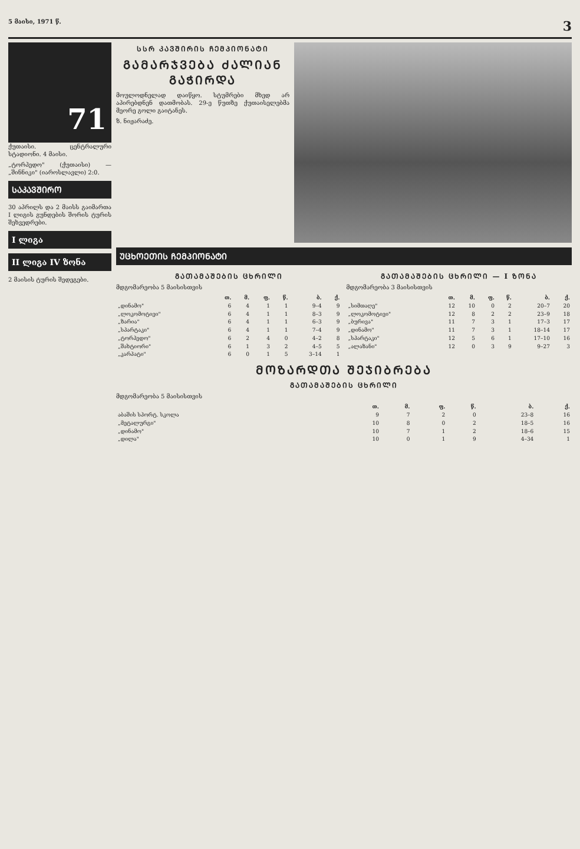5 მაისი, 1971 წ. 3
71
ქუთაისი. ცენტრალური სტადიონი. 4 მაისი.
„ტორპედო" (ქუთაისი) — „შინნიკი" (იაროსლავლი) 2:0.
ᲡᲐᲙᲐᲕᲨᲘᲠᲝ
30 აპრილს და 2 მაისს გაიმართა I ლიგის გუნდების შორის ტურის შეხვედრები.
I ლიგა
II ლიგა IV ზონა
2 მაისის ტურის შედეგები.
ᲡᲡᲠ ᲙᲐᲕᲨᲘᲠᲘᲡ ᲩᲔᲛᲞᲘᲝᲜᲐᲢᲘ
ᲒᲐᲛᲐᲠᲯᲕᲔᲑᲐ ᲫᲐᲚᲘᲐᲜ ᲒᲐᲭᲘᲠᲓᲐ
მოულოდნელად დაიწყო. სტუმრები მხედ არ აპირებდნენ დათმობას. 29-ე წუთზე ქუთაისელებმა მეორე გოლი გაიტანეს.
ზ. ნიჟარაძე.
ᲣᲪᲮᲝᲔᲗᲘᲡ ᲩᲔᲛᲞᲘᲝᲜᲐᲢᲘ
ᲒᲐᲗᲐᲛᲐᲨᲔᲑᲘᲡ ᲪᲮᲠᲘᲚᲘ
მდგომარეობა 5 მაისისთვის
| | თ. | მ. | ფ. | წ. | ბ. | ქ. |
| --- | --- | --- | --- | --- | --- | --- |
| „დინამო" | 6 | 4 | 1 | 1 | 9–4 | 9 |
| „ლოკომოტივი" | 6 | 4 | 1 | 1 | 8–3 | 9 |
| „ზარია" | 6 | 4 | 1 | 1 | 6–3 | 9 |
| „სპარტაკი" | 6 | 4 | 1 | 1 | 7–4 | 9 |
| „ტორპედო" | 6 | 2 | 4 | 0 | 4–2 | 8 |
| „შახტიორი" | 6 | 1 | 3 | 2 | 4–5 | 5 |
| „კარპატი" | 6 | 0 | 1 | 5 | 3–14 | 1 |
ᲒᲐᲗᲐᲛᲐᲨᲔᲑᲘᲡ ᲪᲮᲠᲘᲚᲘ — I ᲖᲝᲜᲐ
მდგომარეობა 3 მაისისთვის
| | თ. | მ. | ფ. | წ. | ბ. | ქ. |
| --- | --- | --- | --- | --- | --- | --- |
| „სიმთაღე" | 12 | 10 | 0 | 2 | 20–7 | 20 |
| „ლოკომოტივი" | 12 | 8 | 2 | 2 | 23–9 | 18 |
| „ბურივა" | 11 | 7 | 3 | 1 | 17–3 | 17 |
| „დინამო" | 11 | 7 | 3 | 1 | 18–14 | 17 |
| „სპარტაკი" | 12 | 5 | 6 | 1 | 17–10 | 16 |
| „ალაზანი" | 12 | 0 | 3 | 9 | 9–27 | 3 |
ᲛᲝᲖᲐᲠᲓᲗᲐ ᲨᲔᲯᲘᲑᲠᲔᲑᲐ
ᲒᲐᲗᲐᲛᲐᲨᲔᲑᲘᲡ ᲪᲮᲠᲘᲚᲘ
მდგომარეობა 5 მაისისთვის
| | თ. | მ. | ფ. | წ. | ბ. | ქ. |
| --- | --- | --- | --- | --- | --- | --- |
| აბაშის სპორტ. სკოლა | 9 | 7 | 2 | 0 | 23–8 | 16 |
| „მეტალურგი" | 10 | 8 | 0 | 2 | 18–5 | 16 |
| „დინამო" | 10 | 7 | 1 | 2 | 18–6 | 15 |
| „დილა" | 10 | 0 | 1 | 9 | 4–34 | 1 |